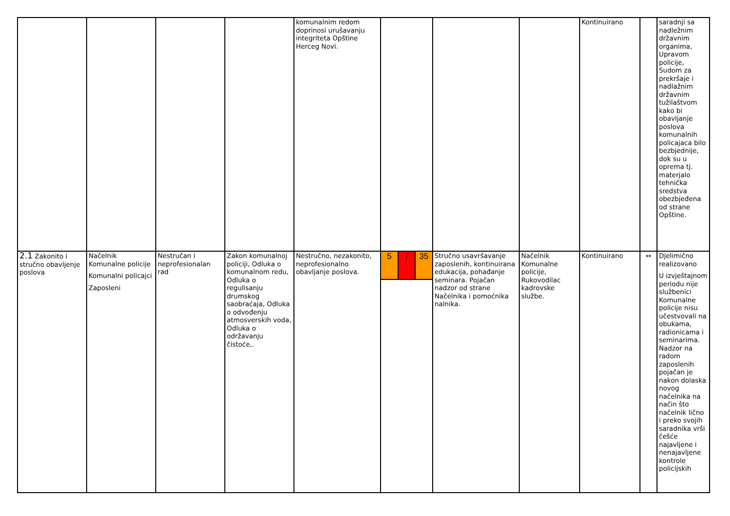| | | | | komunalnim redom doprinosi urušavanju integriteta Opštine Herceg Novi. | | | | Kontinuirano | | saradnji sa nadležnim državnim organima, Upravom policije, Sudom za prekršaje i nadlažnim državnim tužilaštvom kako bi obavljanje poslova komunalnih policajaca bilo bezbjednije, dok su u oprema tj. materjalo tehnička sredstva obezbjeđena od strane Opštine. |
| 2.1 Zakonito i stručno obavljenje poslova | Načelnik Komunalne policije Komunalni policajci Zaposleni | Nestručan i neprofesionalan rad | Zakon komunalnoj policiji, Odluka o komunalnom redu, Odluka o regulisanju drumskog saobraćaja, Odluka o odvođenju atmosverskih voda, Odluka o održavanju čistoće,. | Nestručno, nezakonito, neprofesionalno obavljanje poslova. | / 5 / 7 / 35 / | Stručno usavršavanje zaposlenih, kontinuirana edukacija, pohađanje seminara. Pojačan nadzor od strane Načelnika i pomoćnika nalnika. | Načelnik Komunalne policije, Rukovodilac kadrovske službe. | Kontinuirano | ↔ | Djelimično realizovano U izvještajnom periodu nije službenici Komunalne policije nisu učestvovali na obukama, radionicama i seminarima. Nadzor na radom zaposlenih pojačan je nakon dolaska novog načelnika na način što načelnik lično i preko svojih saradnika vrši češće najavljene i nenajavljene kontrole policijskih |